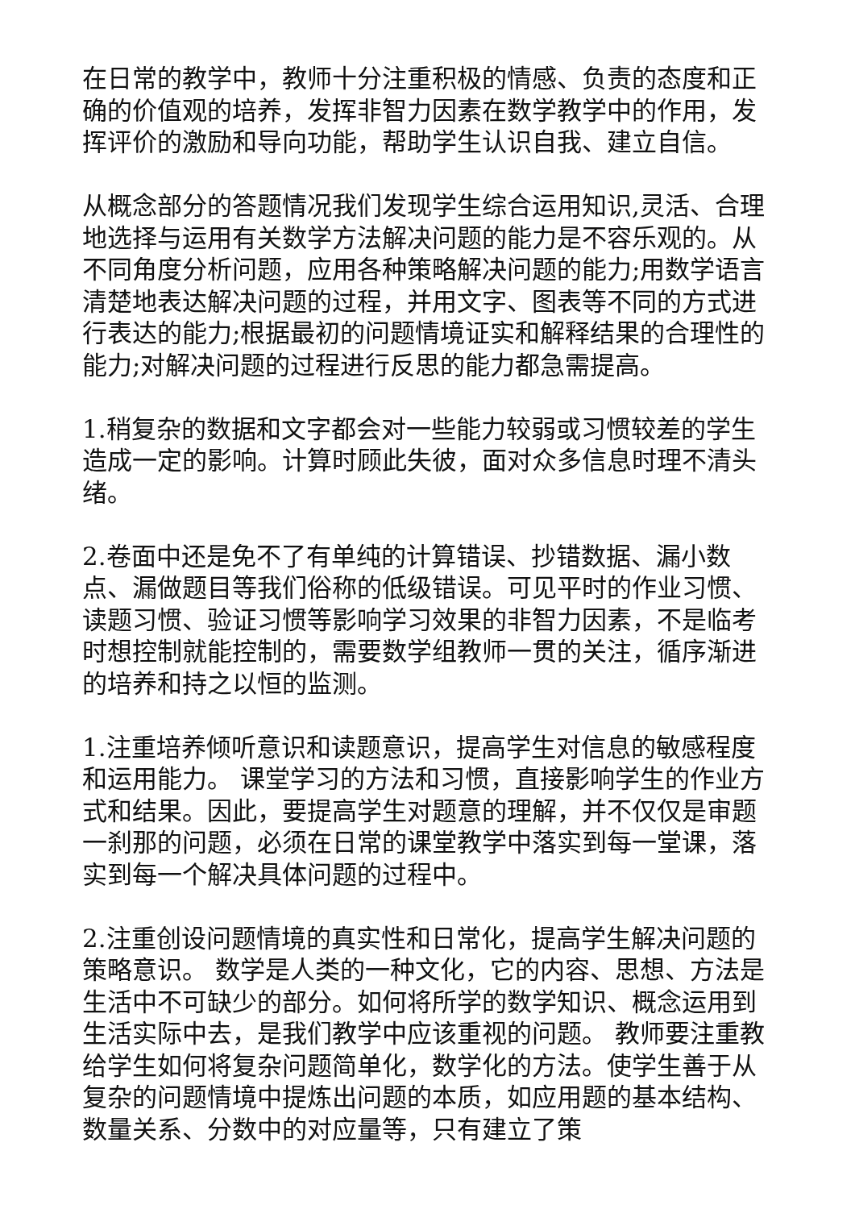在日常的教学中，教师十分注重积极的情感、负责的态度和正确的价值观的培养，发挥非智力因素在数学教学中的作用，发挥评价的激励和导向功能，帮助学生认识自我、建立自信。
从概念部分的答题情况我们发现学生综合运用知识,灵活、合理地选择与运用有关数学方法解决问题的能力是不容乐观的。从不同角度分析问题，应用各种策略解决问题的能力;用数学语言清楚地表达解决问题的过程，并用文字、图表等不同的方式进行表达的能力;根据最初的问题情境证实和解释结果的合理性的能力;对解决问题的过程进行反思的能力都急需提高。
1.稍复杂的数据和文字都会对一些能力较弱或习惯较差的学生造成一定的影响。计算时顾此失彼，面对众多信息时理不清头绪。
2.卷面中还是免不了有单纯的计算错误、抄错数据、漏小数点、漏做题目等我们俗称的低级错误。可见平时的作业习惯、读题习惯、验证习惯等影响学习效果的非智力因素，不是临考时想控制就能控制的，需要数学组教师一贯的关注，循序渐进的培养和持之以恒的监测。
1.注重培养倾听意识和读题意识，提高学生对信息的敏感程度和运用能力。 课堂学习的方法和习惯，直接影响学生的作业方式和结果。因此，要提高学生对题意的理解，并不仅仅是审题一刹那的问题，必须在日常的课堂教学中落实到每一堂课，落实到每一个解决具体问题的过程中。
2.注重创设问题情境的真实性和日常化，提高学生解决问题的策略意识。 数学是人类的一种文化，它的内容、思想、方法是生活中不可缺少的部分。如何将所学的数学知识、概念运用到生活实际中去，是我们教学中应该重视的问题。 教师要注重教给学生如何将复杂问题简单化，数学化的方法。使学生善于从复杂的问题情境中提炼出问题的本质，如应用题的基本结构、数量关系、分数中的对应量等，只有建立了策